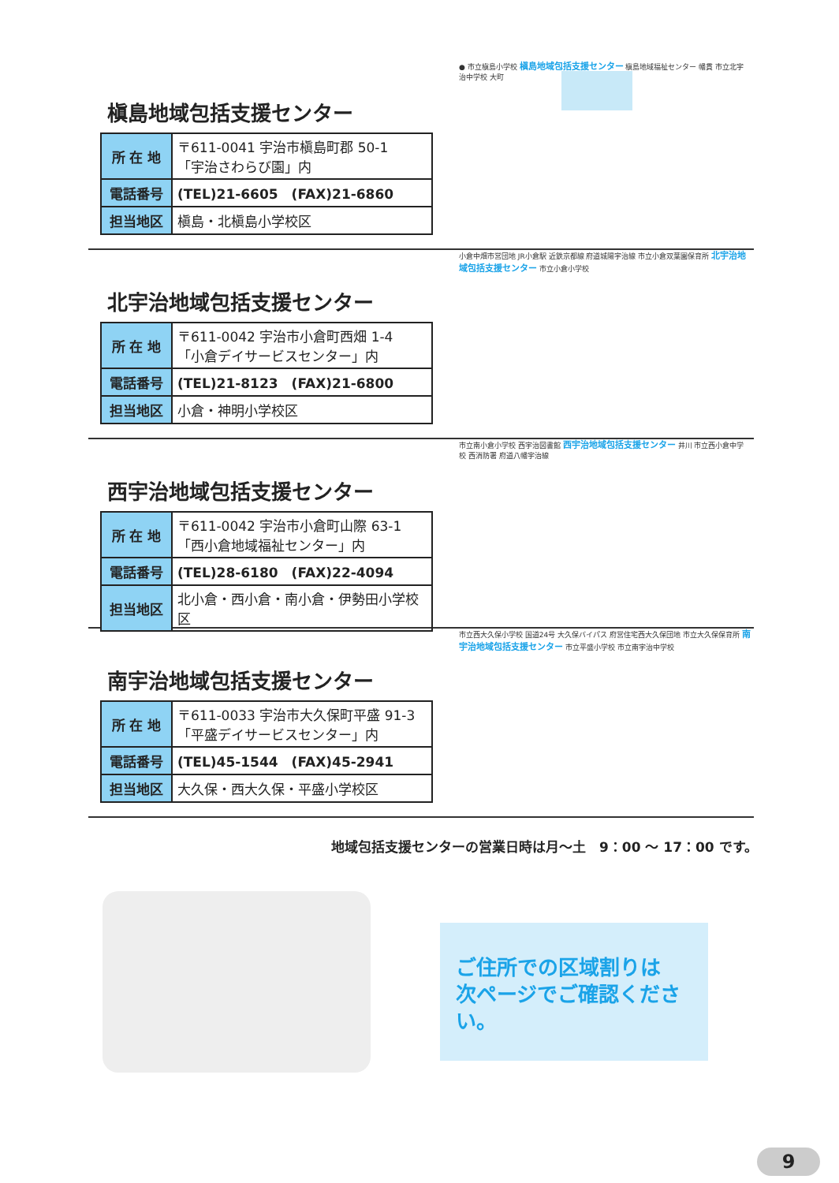槇島地域包括支援センター
| 所 在 地 | 〒611-0041 宇治市槇島町郡 50-1 「宇治さわらび園」内 |
| 電話番号 | (TEL)21-6605 (FAX)21-6860 |
| 担当地区 | 槇島・北槇島小学校区 |
● 市立槇島小学校 槇島地域包括支援センター 槇島地域福祉センター 幡貫 市立北宇治中学校 大町
北宇治地域包括支援センター
| 所 在 地 | 〒611-0042 宇治市小倉町西畑 1-4 「小倉デイサービスセンター」内 |
| 電話番号 | (TEL)21-8123 (FAX)21-6800 |
| 担当地区 | 小倉・神明小学校区 |
小倉中畑市営団地 JR小倉駅 近鉄京都線 府道城陽宇治線 市立小倉双葉園保育所 北宇治地域包括支援センター 市立小倉小学校
西宇治地域包括支援センター
| 所 在 地 | 〒611-0042 宇治市小倉町山際 63-1 「西小倉地域福祉センター」内 |
| 電話番号 | (TEL)28-6180 (FAX)22-4094 |
| 担当地区 | 北小倉・西小倉・南小倉・伊勢田小学校区 |
市立南小倉小学校 西宇治図書館 西宇治地域包括支援センター 井川 市立西小倉中学校 西消防署 府道八幡宇治線
南宇治地域包括支援センター
| 所 在 地 | 〒611-0033 宇治市大久保町平盛 91-3 「平盛デイサービスセンター」内 |
| 電話番号 | (TEL)45-1544 (FAX)45-2941 |
| 担当地区 | 大久保・西大久保・平盛小学校区 |
市立西大久保小学校 国道24号 大久保バイパス 府営住宅西大久保団地 市立大久保保育所 南宇治地域包括支援センター 市立平盛小学校 市立南宇治中学校
地域包括支援センターの営業日時は月～土　9：00 ～ 17：00 です。
ご住所での区域割りは
次ページでご確認ください。
9